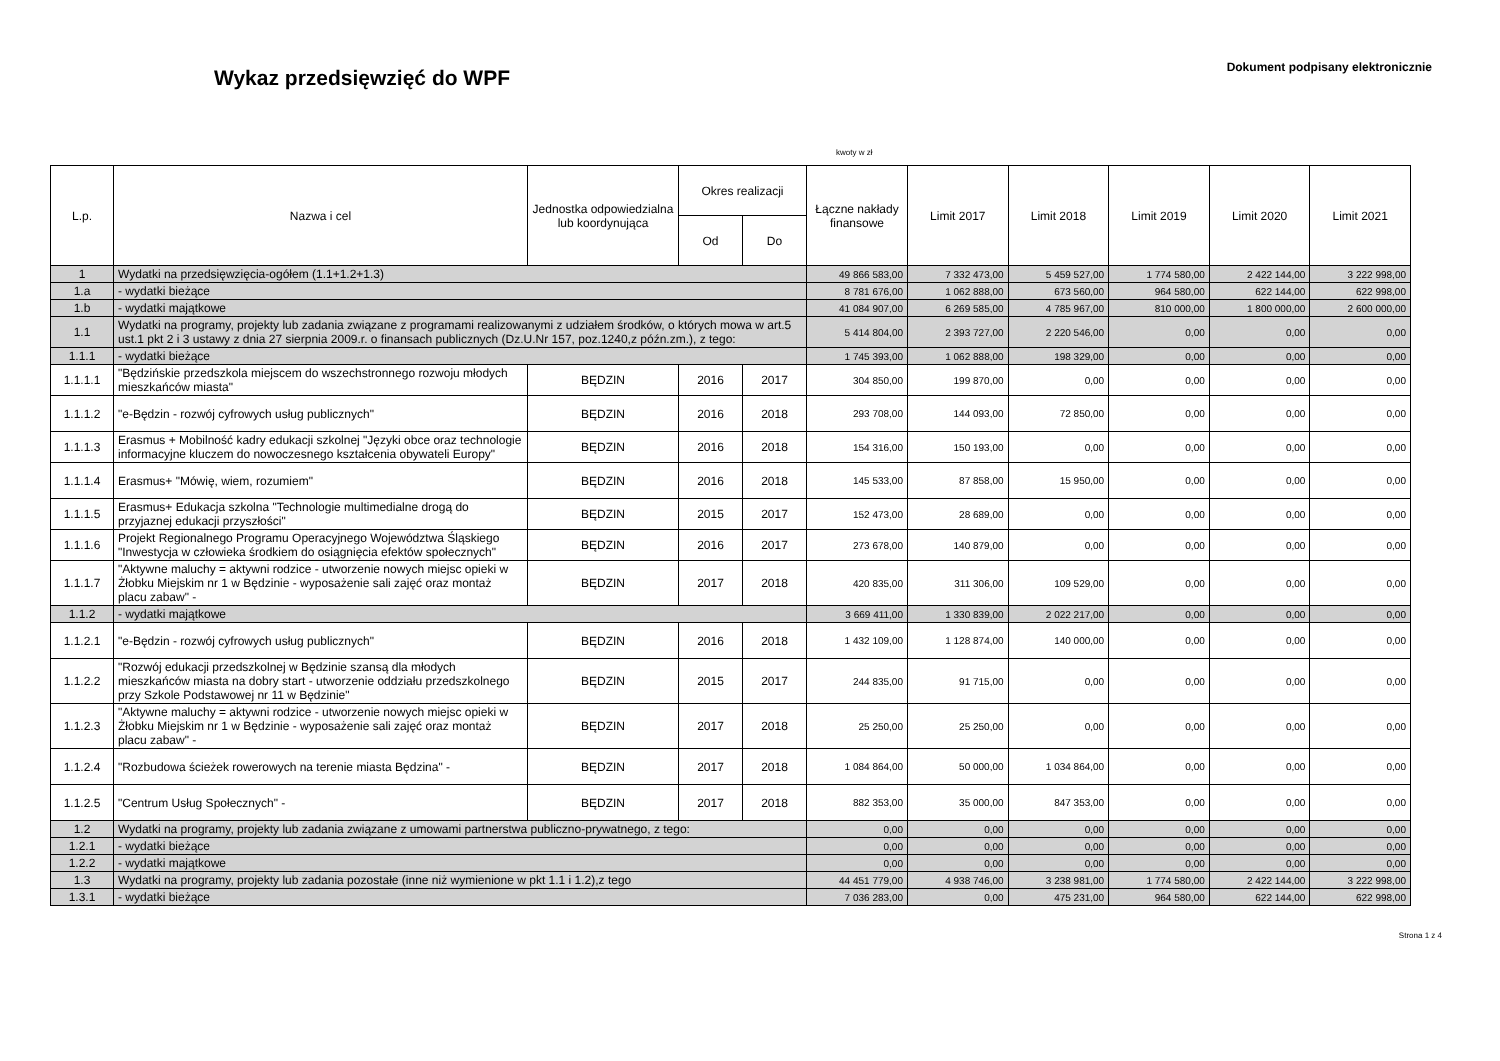Wykaz przedsięwzięć do WPF
Dokument podpisany elektronicznie
kwoty w zł
| L.p. | Nazwa i cel | Jednostka odpowiedzialna lub koordynująca | Okres realizacji | | Łączne nakłady finansowe | Limit 2017 | Limit 2018 | Limit 2019 | Limit 2020 | Limit 2021 |
| --- | --- | --- | --- | --- | --- | --- | --- | --- | --- | --- |
| | | | Od | Do | | | | | | |
| 1 | Wydatki na przedsięwzięcia-ogółem (1.1+1.2+1.3) | | | | 49 866 583,00 | 7 332 473,00 | 5 459 527,00 | 1 774 580,00 | 2 422 144,00 | 3 222 998,00 |
| 1.a | - wydatki bieżące | | | | 8 781 676,00 | 1 062 888,00 | 673 560,00 | 964 580,00 | 622 144,00 | 622 998,00 |
| 1.b | - wydatki majątkowe | | | | 41 084 907,00 | 6 269 585,00 | 4 785 967,00 | 810 000,00 | 1 800 000,00 | 2 600 000,00 |
| 1.1 | Wydatki na programy, projekty lub zadania związane z programami realizowanymi z udziałem środków, o których mowa w art.5 ust.1 pkt 2 i 3 ustawy z dnia 27 sierpnia 2009.r. o finansach publicznych (Dz.U.Nr 157, poz.1240,z późn.zm.), z tego: | | | | 5 414 804,00 | 2 393 727,00 | 2 220 546,00 | 0,00 | 0,00 | 0,00 |
| 1.1.1 | - wydatki bieżące | | | | 1 745 393,00 | 1 062 888,00 | 198 329,00 | 0,00 | 0,00 | 0,00 |
| 1.1.1.1 | "Będzińskie przedszkola miejscem do wszechstronnego rozwoju młodych mieszkańców miasta" | BĘDZIN | 2016 | 2017 | 304 850,00 | 199 870,00 | 0,00 | 0,00 | 0,00 | 0,00 |
| 1.1.1.2 | "e-Będzin - rozwój cyfrowych usług publicznych" | BĘDZIN | 2016 | 2018 | 293 708,00 | 144 093,00 | 72 850,00 | 0,00 | 0,00 | 0,00 |
| 1.1.1.3 | Erasmus + Mobilność kadry edukacji szkolnej "Języki obce oraz technologie informacyjne kluczem do nowoczesnego kształcenia obywateli Europy" | BĘDZIN | 2016 | 2018 | 154 316,00 | 150 193,00 | 0,00 | 0,00 | 0,00 | 0,00 |
| 1.1.1.4 | Erasmus+ "Mówię, wiem, rozumiem" | BĘDZIN | 2016 | 2018 | 145 533,00 | 87 858,00 | 15 950,00 | 0,00 | 0,00 | 0,00 |
| 1.1.1.5 | Erasmus+ Edukacja szkolna "Technologie multimedialne drogą do przyjaznej edukacji przyszłości" | BĘDZIN | 2015 | 2017 | 152 473,00 | 28 689,00 | 0,00 | 0,00 | 0,00 | 0,00 |
| 1.1.1.6 | Projekt Regionalnego Programu Operacyjnego Województwa Śląskiego "Inwestycja w człowieka środkiem do osiągnięcia efektów społecznych" | BĘDZIN | 2016 | 2017 | 273 678,00 | 140 879,00 | 0,00 | 0,00 | 0,00 | 0,00 |
| 1.1.1.7 | "Aktywne maluchy = aktywni rodzice - utworzenie nowych miejsc opieki w Żłobku Miejskim nr 1 w Będzinie - wyposażenie sali zajęć oraz montaż placu zabaw" - | BĘDZIN | 2017 | 2018 | 420 835,00 | 311 306,00 | 109 529,00 | 0,00 | 0,00 | 0,00 |
| 1.1.2 | - wydatki majątkowe | | | | 3 669 411,00 | 1 330 839,00 | 2 022 217,00 | 0,00 | 0,00 | 0,00 |
| 1.1.2.1 | "e-Będzin - rozwój cyfrowych usług publicznych" | BĘDZIN | 2016 | 2018 | 1 432 109,00 | 1 128 874,00 | 140 000,00 | 0,00 | 0,00 | 0,00 |
| 1.1.2.2 | "Rozwój edukacji przedszkolnej w Będzinie szansą dla młodych mieszkańców miasta na dobry start - utworzenie oddziału przedszkolnego przy Szkole Podstawowej nr 11 w Będzinie" | BĘDZIN | 2015 | 2017 | 244 835,00 | 91 715,00 | 0,00 | 0,00 | 0,00 | 0,00 |
| 1.1.2.3 | "Aktywne maluchy = aktywni rodzice - utworzenie nowych miejsc opieki w Żłobku Miejskim nr 1 w Będzinie - wyposażenie sali zajęć oraz montaż placu zabaw" - | BĘDZIN | 2017 | 2018 | 25 250,00 | 25 250,00 | 0,00 | 0,00 | 0,00 | 0,00 |
| 1.1.2.4 | "Rozbudowa ścieżek rowerowych na terenie miasta Będzina" - | BĘDZIN | 2017 | 2018 | 1 084 864,00 | 50 000,00 | 1 034 864,00 | 0,00 | 0,00 | 0,00 |
| 1.1.2.5 | "Centrum Usług Społecznych" - | BĘDZIN | 2017 | 2018 | 882 353,00 | 35 000,00 | 847 353,00 | 0,00 | 0,00 | 0,00 |
| 1.2 | Wydatki na programy, projekty lub zadania związane z umowami partnerstwa publiczno-prywatnego, z tego: | | | | 0,00 | 0,00 | 0,00 | 0,00 | 0,00 | 0,00 |
| 1.2.1 | - wydatki bieżące | | | | 0,00 | 0,00 | 0,00 | 0,00 | 0,00 | 0,00 |
| 1.2.2 | - wydatki majątkowe | | | | 0,00 | 0,00 | 0,00 | 0,00 | 0,00 | 0,00 |
| 1.3 | Wydatki na programy, projekty lub zadania pozostałe (inne niż wymienione w pkt 1.1 i 1.2),z tego | | | | 44 451 779,00 | 4 938 746,00 | 3 238 981,00 | 1 774 580,00 | 2 422 144,00 | 3 222 998,00 |
| 1.3.1 | - wydatki bieżące | | | | 7 036 283,00 | 0,00 | 475 231,00 | 964 580,00 | 622 144,00 | 622 998,00 |
Strona 1 z 4